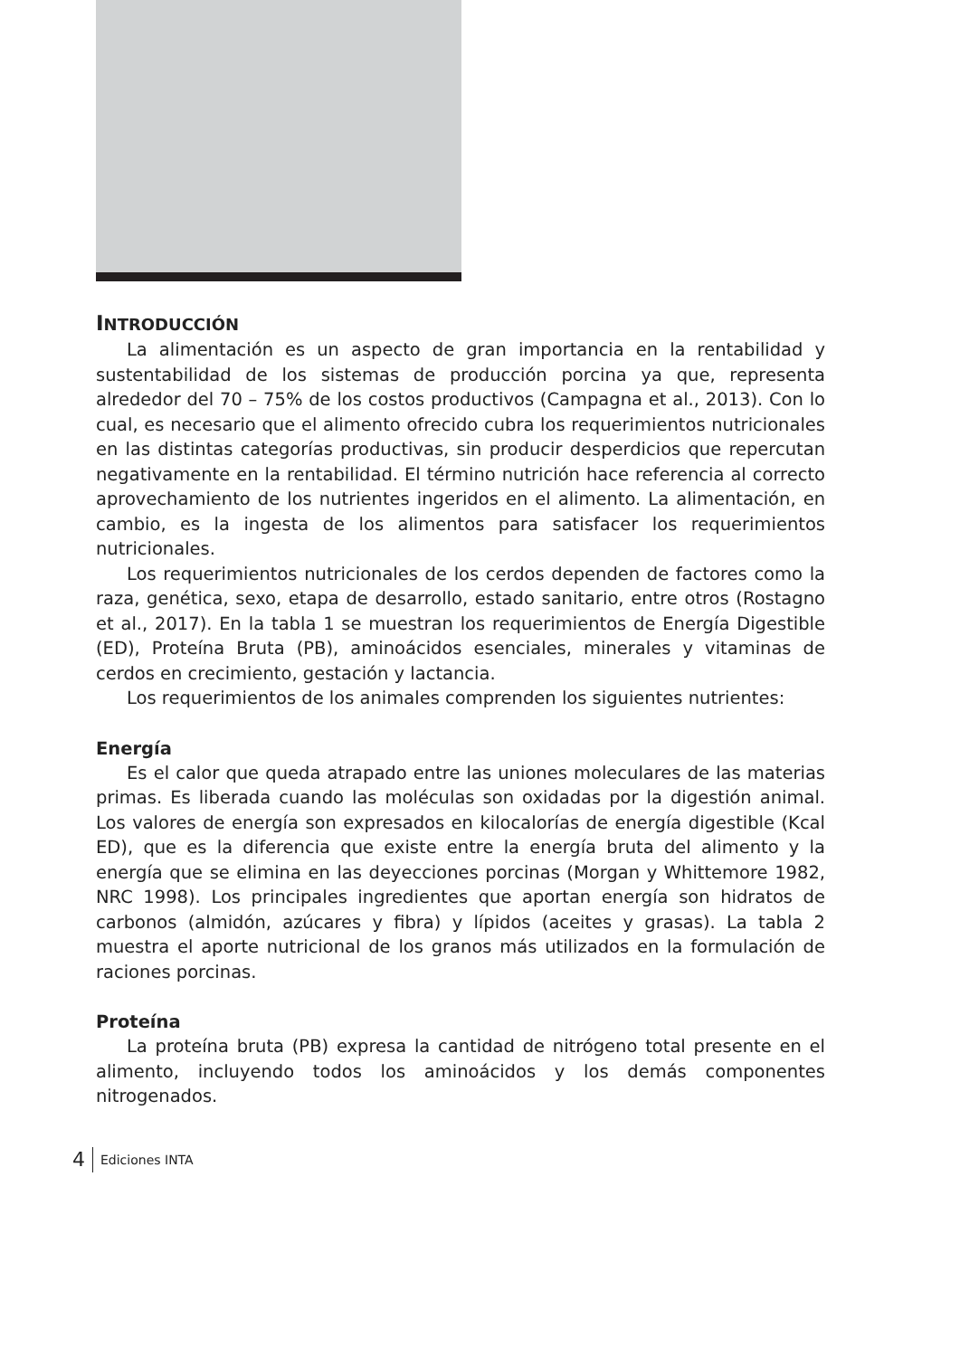INTRODUCCIÓN
La alimentación es un aspecto de gran importancia en la rentabilidad y sustentabilidad de los sistemas de producción porcina ya que, representa alrededor del 70 – 75% de los costos productivos (Campagna et al., 2013). Con lo cual, es necesario que el alimento ofrecido cubra los requerimientos nutricionales en las distintas categorías productivas, sin producir desperdicios que repercutan negativamente en la rentabilidad. El término nutrición hace referencia al correcto aprovechamiento de los nutrientes ingeridos en el alimento. La alimentación, en cambio, es la ingesta de los alimentos para satisfacer los requerimientos nutricionales.
Los requerimientos nutricionales de los cerdos dependen de factores como la raza, genética, sexo, etapa de desarrollo, estado sanitario, entre otros (Rostagno et al., 2017). En la tabla 1 se muestran los requerimientos de Energía Digestible (ED), Proteína Bruta (PB), aminoácidos esenciales, minerales y vitaminas de cerdos en crecimiento, gestación y lactancia.
Los requerimientos de los animales comprenden los siguientes nutrientes:
Energía
Es el calor que queda atrapado entre las uniones moleculares de las materias primas. Es liberada cuando las moléculas son oxidadas por la digestión animal. Los valores de energía son expresados en kilocalorías de energía digestible (Kcal ED), que es la diferencia que existe entre la energía bruta del alimento y la energía que se elimina en las deyecciones porcinas (Morgan y Whittemore 1982, NRC 1998). Los principales ingredientes que aportan energía son hidratos de carbonos (almidón, azúcares y fibra) y lípidos (aceites y grasas). La tabla 2 muestra el aporte nutricional de los granos más utilizados en la formulación de raciones porcinas.
Proteína
La proteína bruta (PB) expresa la cantidad de nitrógeno total presente en el alimento, incluyendo todos los aminoácidos y los demás componentes nitrogenados.
4 Ediciones INTA